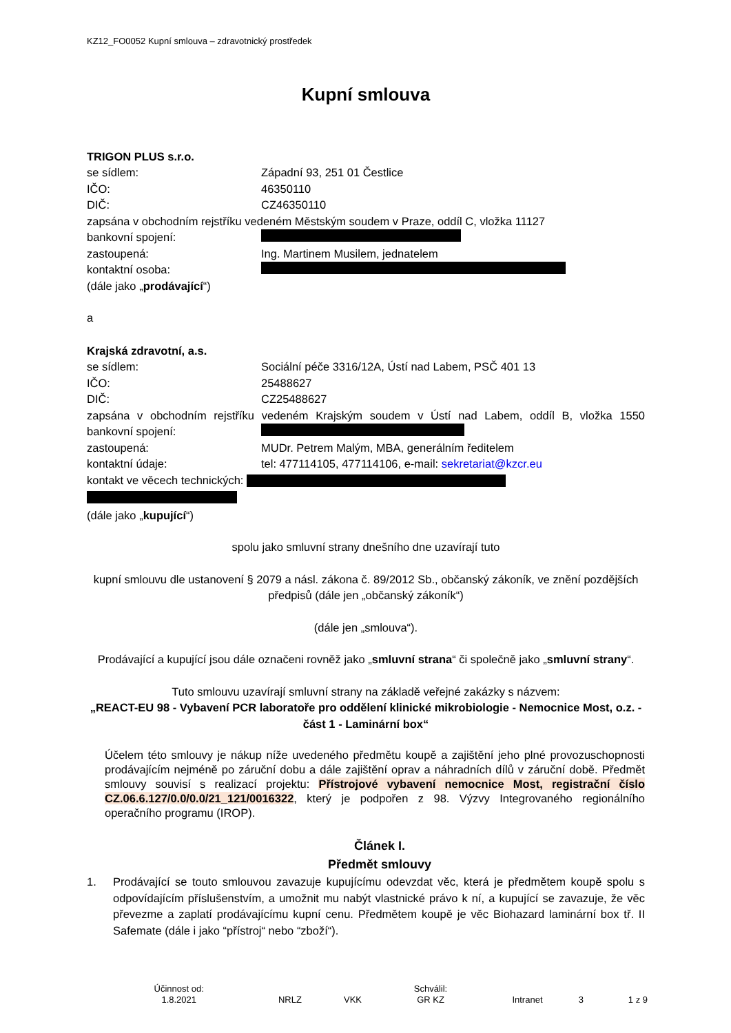KZ12_FO0052 Kupní smlouva – zdravotnický prostředek
Kupní smlouva
TRIGON PLUS s.r.o.
se sídlem: Západní 93, 251 01 Čestlice
IČO: 46350110
DIČ: CZ46350110
zapsána v obchodním rejstříku vedeném Městským soudem v Praze, oddíl C, vložka 11127
bankovní spojení:
zastoupená: Ing. Martinem Musilem, jednatelem
kontaktní osoba:
(dále jako „prodávající“)
a
Krajská zdravotní, a.s.
se sídlem: Sociální péče 3316/12A, Ústí nad Labem, PSČ 401 13
IČO: 25488627
DIČ: CZ25488627
zapsána v obchodním rejstříku vedeném Krajským soudem v Ústí nad Labem, oddíl B, vložka 1550
bankovní spojení:
zastoupená: MUDr. Petrem Malým, MBA, generálním ředitelem
kontaktní údaje: tel: 477114105, 477114106, e-mail: sekretariat@kzcr.eu
kontakt ve věcech technických:
(dále jako „kupující“)
spolu jako smluvní strany dnešního dne uzavírají tuto
kupní smlouvu dle ustanovení § 2079 a násl. zákona č. 89/2012 Sb., občanský zákoník, ve znění pozdějších předpisů (dále jen „občanský zákoník“)
(dále jen „smlouva“).
Prodávající a kupující jsou dále označeni rovněž jako „smluvní strana“ či společně jako „smluvní strany“.
Tuto smlouvu uzavírají smluvní strany na základě veřejné zakázky s názvem:
„REACT-EU 98 - Vybavení PCR laboratoře pro oddělení klinické mikrobiologie - Nemocnice Most, o.z. - část 1 - Laminární box“
Účelem této smlouvy je nákup níže uvedeného předmětu koupě a zajištění jeho plné provozuschopnosti prodávajícím nejméně po záruční dobu a dále zajištění oprav a náhradních dílů v záruční době. Předmět smlouvy souvisí s realizací projektu: Přístrojové vybavení nemocnice Most, registrační číslo CZ.06.6.127/0.0/0.0/21_121/0016322, který je podpořen z 98. Výzvy Integrovaného regionálního operačního programu (IROP).
Článek I.
Předmět smlouvy
1. Prodávající se touto smlouvou zavazuje kupujícímu odevzdat věc, která je předmětem koupě spolu s odpovídajícím příslušenstvím, a umožnit mu nabýt vlastnické právo k ní, a kupující se zavazuje, že věc převezme a zaplatí prodávajícímu kupní cenu. Předmětem koupě je věc Biohazard laminární box tř. II Safemate (dále i jako “přístroj“ nebo “zboží“).
| Účinnost od: 1.8.2021 | NRLZ | VKK | Schválil: GR KZ | Intranet | 3 | 1 z 9 |